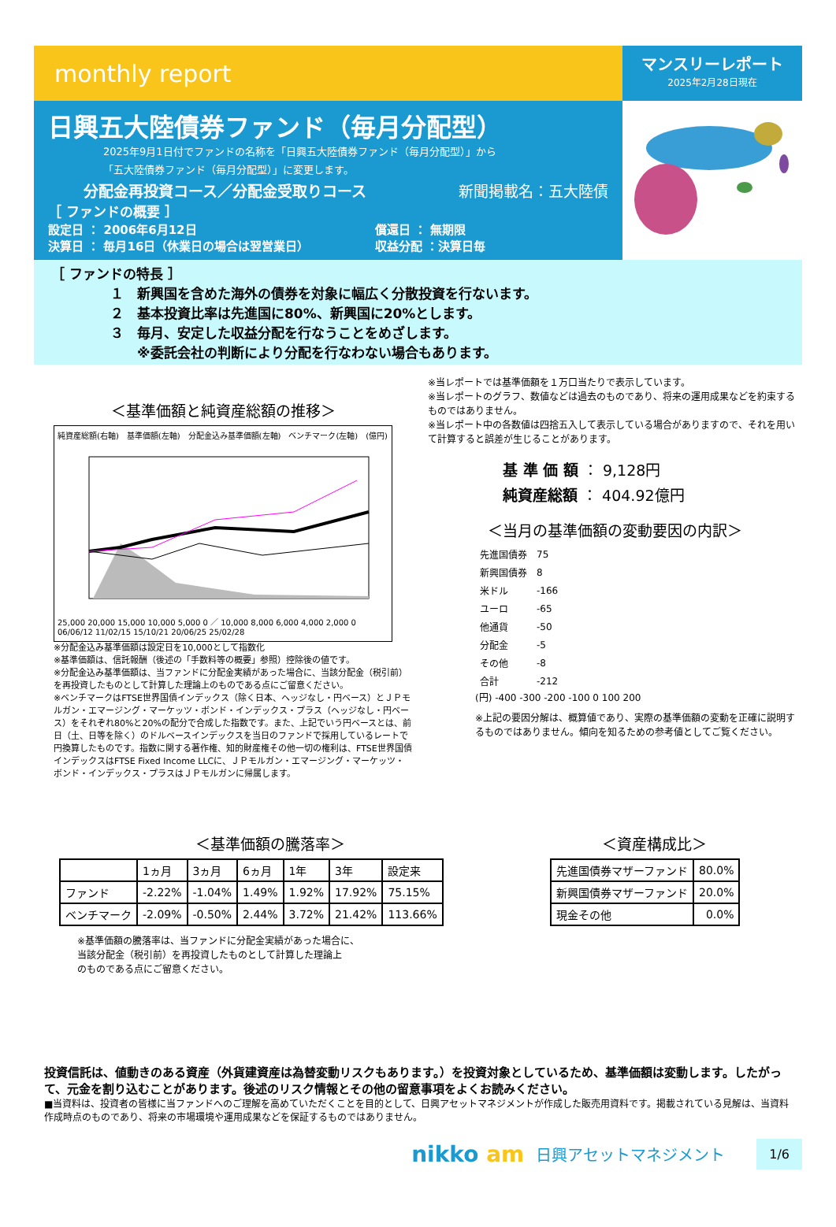monthly report
マンスリーレポート
2025年2月28日現在
日興五大陸債券ファンド（毎月分配型）
2025年9月1日付でファンドの名称を「日興五大陸債券ファンド（毎月分配型）」から
「五大陸債券ファンド（毎月分配型）」に変更します。
分配金再投資コース／分配金受取りコース 新聞掲載名：五大陸債
［ ファンドの概要 ］
設定日 ： 2006年6月12日
決算日 ： 毎月16日（休業日の場合は翌営業日）
償還日 ： 無期限
収益分配 ：決算日毎
［ ファンドの特長 ］
１　新興国を含めた海外の債券を対象に幅広く分散投資を行ないます。
２　基本投資比率は先進国に80%、新興国に20%とします。
３　毎月、安定した収益分配を行なうことをめざします。
　　※委託会社の判断により分配を行なわない場合もあります。
＜基準価額と純資産総額の推移＞
純資産総額(右軸)　基準価額(左軸)　分配金込み基準価額(左軸)　ベンチマーク(左軸)　(億円)
25,000 20,000 15,000 10,000 5,000 0 ／ 10,000 8,000 6,000 4,000 2,000 0
06/06/12 11/02/15 15/10/21 20/06/25 25/02/28
※分配金込み基準価額は設定日を10,000として指数化
※基準価額は、信託報酬（後述の「手数料等の概要」参照）控除後の値です。
※分配金込み基準価額は、当ファンドに分配金実績があった場合に、当該分配金（税引前）を再投資したものとして計算した理論上のものである点にご留意ください。
※ベンチマークはFTSE世界国債インデックス（除く日本、ヘッジなし・円ベース）とＪＰモルガン・エマージング・マーケッツ・ボンド・インデックス・プラス（ヘッジなし・円ベース）をそれぞれ80%と20%の配分で合成した指数です。また、上記でいう円ベースとは、前日（土、日等を除く）のドルベースインデックスを当日のファンドで採用しているレートで円換算したものです。指数に関する著作権、知的財産権その他一切の権利は、FTSE世界国債インデックスはFTSE Fixed Income LLCに、ＪＰモルガン・エマージング・マーケッツ・ボンド・インデックス・プラスはＪＰモルガンに帰属します。
※当レポートでは基準価額を１万口当たりで表示しています。
※当レポートのグラフ、数値などは過去のものであり、将来の運用成果などを約束するものではありません。
※当レポート中の各数値は四捨五入して表示している場合がありますので、それを用いて計算すると誤差が生じることがあります。
基 準 価 額 ： 9,128円
純資産総額 ： 404.92億円
＜当月の基準価額の変動要因の内訳＞
| 先進国債券 | 75 |
| 新興国債券 | 8 |
| 米ドル | -166 |
| ユーロ | -65 |
| 他通貨 | -50 |
| 分配金 | -5 |
| その他 | -8 |
| 合計 | -212 |
(円) -400 -300 -200 -100 0 100 200
※上記の要因分解は、概算値であり、実際の基準価額の変動を正確に説明するものではありません。傾向を知るための参考値としてご覧ください。
＜基準価額の騰落率＞
| | 1ヵ月 | 3ヵ月 | 6ヵ月 | 1年 | 3年 | 設定来 |
| ファンド | -2.22% | -1.04% | 1.49% | 1.92% | 17.92% | 75.15% |
| ベンチマーク | -2.09% | -0.50% | 2.44% | 3.72% | 21.42% | 113.66% |
※基準価額の騰落率は、当ファンドに分配金実績があった場合に、
当該分配金（税引前）を再投資したものとして計算した理論上
のものである点にご留意ください。
＜資産構成比＞
| 先進国債券マザーファンド | 80.0% |
| 新興国債券マザーファンド | 20.0% |
| 現金その他 | 0.0% |
投資信託は、値動きのある資産（外貨建資産は為替変動リスクもあります。）を投資対象としているため、基準価額は変動します。したがって、元金を割り込むことがあります。後述のリスク情報とその他の留意事項をよくお読みください。
■当資料は、投資者の皆様に当ファンドへのご理解を高めていただくことを目的として、日興アセットマネジメントが作成した販売用資料です。掲載されている見解は、当資料作成時点のものであり、将来の市場環境や運用成果などを保証するものではありません。
nikko am 日興アセットマネジメント 1/6